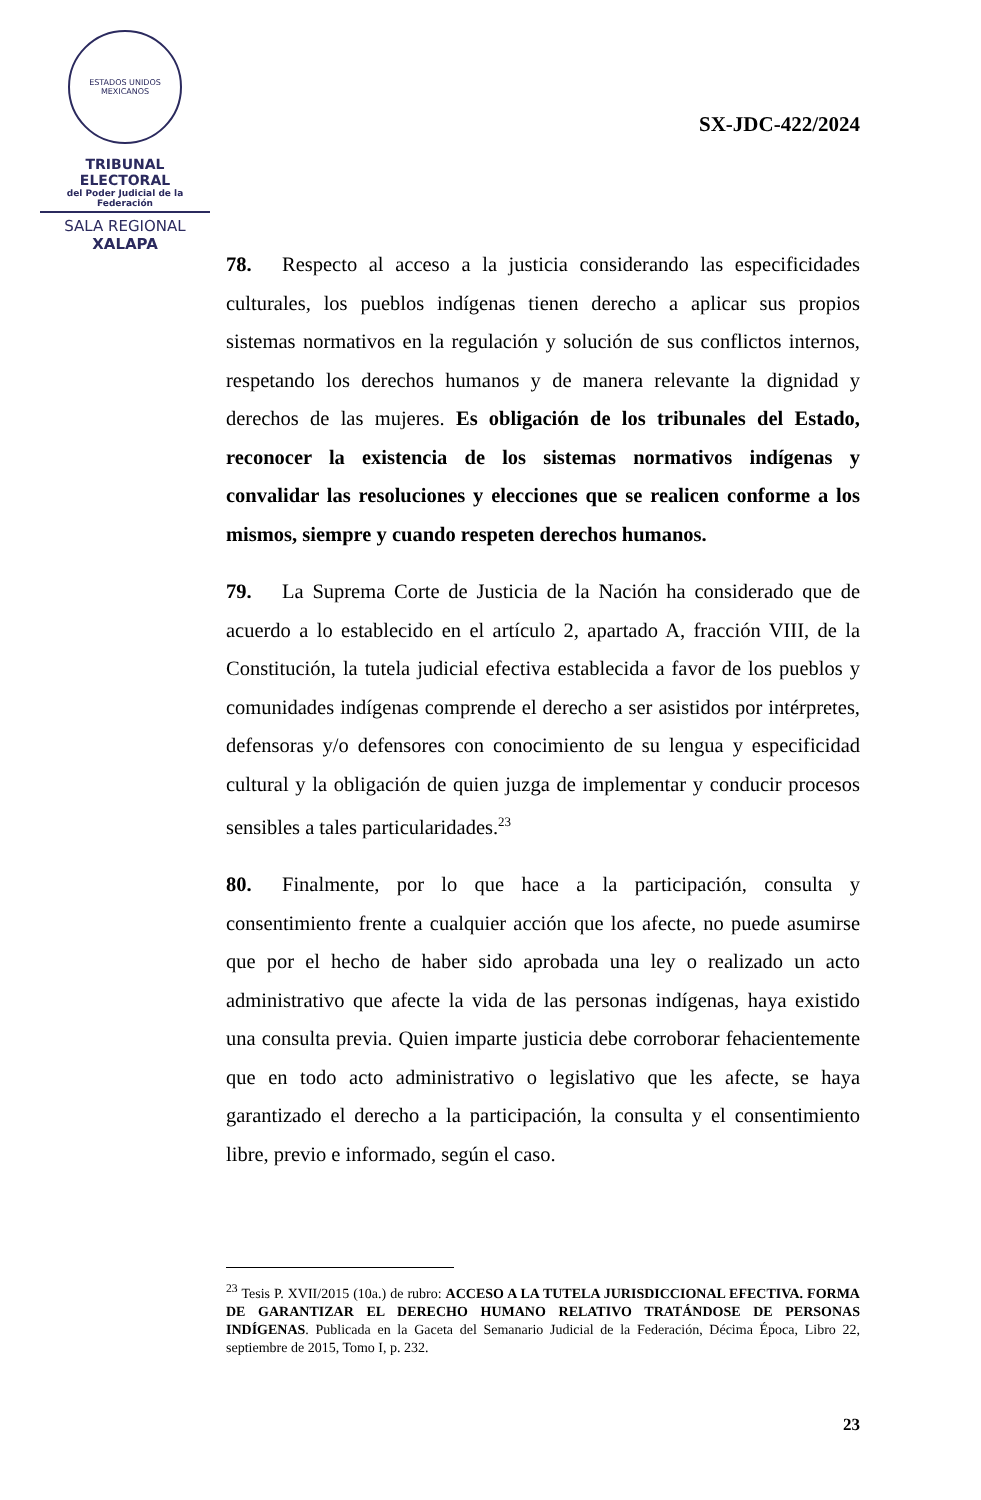ESTADOS UNIDOS MEXICANOS
TRIBUNAL ELECTORAL
del Poder Judicial de la Federación
SALA REGIONAL
XALAPA
SX-JDC-422/2024
78. Respecto al acceso a la justicia considerando las especificidades culturales, los pueblos indígenas tienen derecho a aplicar sus propios sistemas normativos en la regulación y solución de sus conflictos internos, respetando los derechos humanos y de manera relevante la dignidad y derechos de las mujeres. Es obligación de los tribunales del Estado, reconocer la existencia de los sistemas normativos indígenas y convalidar las resoluciones y elecciones que se realicen conforme a los mismos, siempre y cuando respeten derechos humanos.
79. La Suprema Corte de Justicia de la Nación ha considerado que de acuerdo a lo establecido en el artículo 2, apartado A, fracción VIII, de la Constitución, la tutela judicial efectiva establecida a favor de los pueblos y comunidades indígenas comprende el derecho a ser asistidos por intérpretes, defensoras y/o defensores con conocimiento de su lengua y especificidad cultural y la obligación de quien juzga de implementar y conducir procesos sensibles a tales particularidades.<sup>23</sup>
80. Finalmente, por lo que hace a la participación, consulta y consentimiento frente a cualquier acción que los afecte, no puede asumirse que por el hecho de haber sido aprobada una ley o realizado un acto administrativo que afecte la vida de las personas indígenas, haya existido una consulta previa. Quien imparte justicia debe corroborar fehacientemente que en todo acto administrativo o legislativo que les afecte, se haya garantizado el derecho a la participación, la consulta y el consentimiento libre, previo e informado, según el caso.
<sup>23</sup> Tesis P. XVII/2015 (10a.) de rubro: ACCESO A LA TUTELA JURISDICCIONAL EFECTIVA. FORMA DE GARANTIZAR EL DERECHO HUMANO RELATIVO TRATÁNDOSE DE PERSONAS INDÍGENAS. Publicada en la Gaceta del Semanario Judicial de la Federación, Décima Época, Libro 22, septiembre de 2015, Tomo I, p. 232.
23